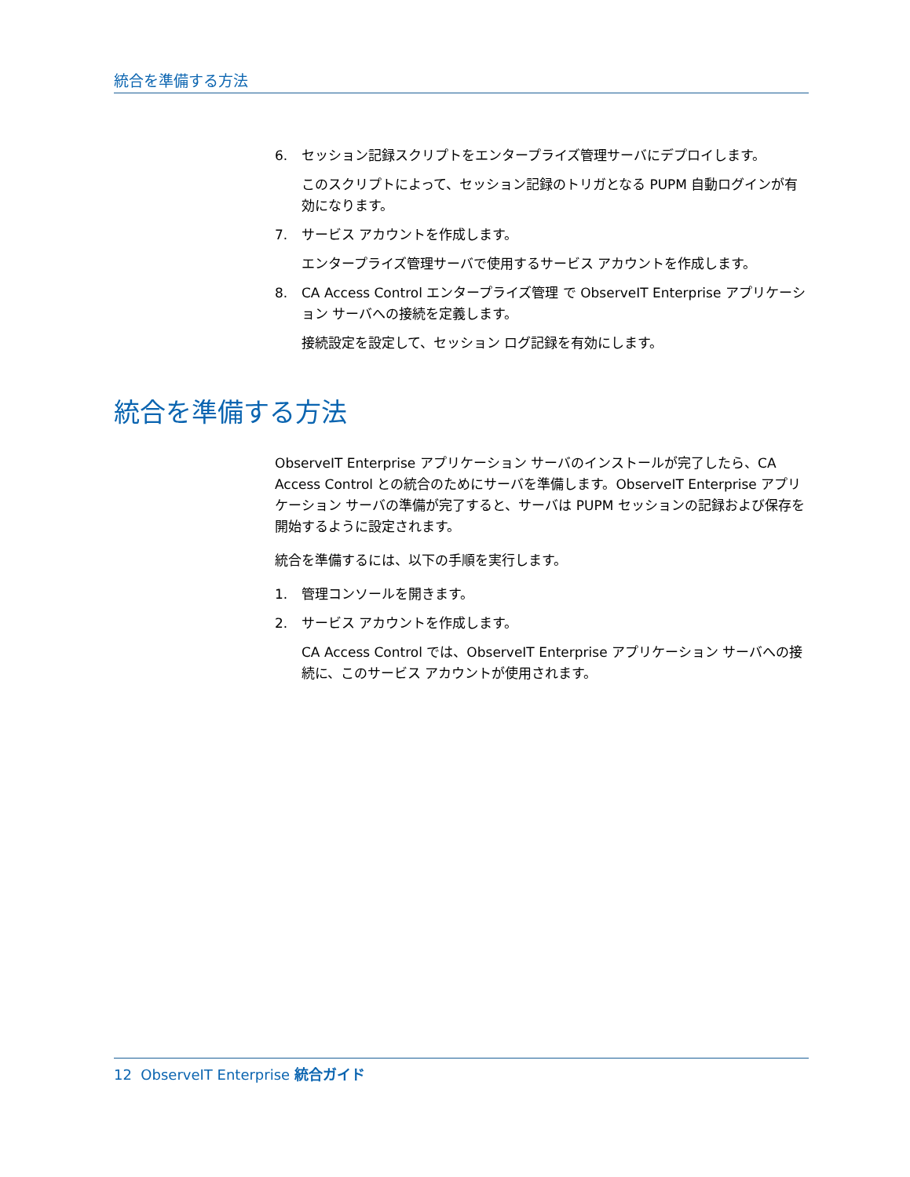統合を準備する方法
6. セッション記録スクリプトをエンタープライズ管理サーバにデプロイします。
このスクリプトによって、セッション記録のトリガとなる PUPM 自動ログインが有効になります。
7. サービス アカウントを作成します。
エンタープライズ管理サーバで使用するサービス アカウントを作成します。
8. CA Access Control エンタープライズ管理 で ObserveIT Enterprise アプリケーション サーバへの接続を定義します。
接続設定を設定して、セッション ログ記録を有効にします。
統合を準備する方法
ObserveIT Enterprise アプリケーション サーバのインストールが完了したら、CA Access Control との統合のためにサーバを準備します。ObserveIT Enterprise アプリケーション サーバの準備が完了すると、サーバは PUPM セッションの記録および保存を開始するように設定されます。
統合を準備するには、以下の手順を実行します。
1. 管理コンソールを開きます。
2. サービス アカウントを作成します。
CA Access Control では、ObserveIT Enterprise アプリケーション サーバへの接続に、このサービス アカウントが使用されます。
12 ObserveIT Enterprise 統合ガイド